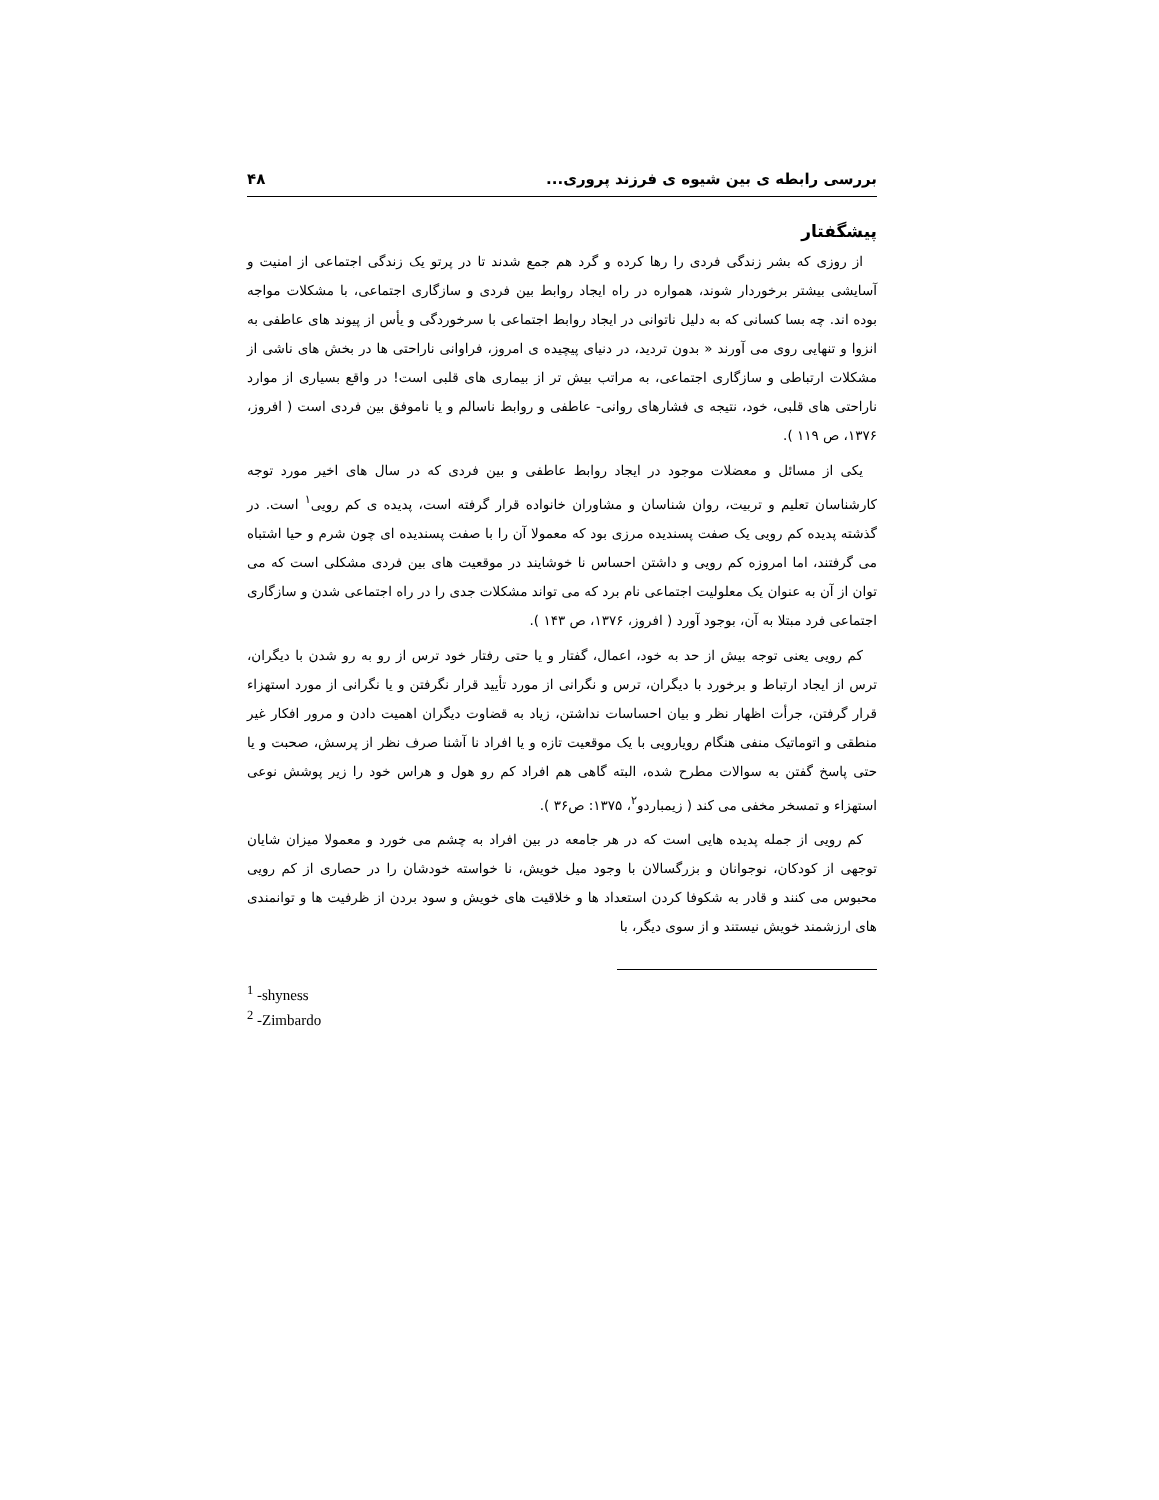بررسی رابطه ی بین شیوه ی فرزند پروری... ۴۸
پیشگفتار
از روزی که بشر زندگی فردی را رها کرده و گرد هم جمع شدند تا در پرتو یک زندگی اجتماعی از امنیت و آسایشی بیشتر برخوردار شوند، همواره در راه ایجاد روابط بین فردی و سازگاری اجتماعی، با مشکلات مواجه بوده اند. چه بسا کسانی که به دلیل ناتوانی در ایجاد روابط اجتماعی با سرخوردگی و یأس از پیوند های عاطفی به انزوا و تنهایی روی می آورند « بدون تردید، در دنیای پیچیده ی امروز، فراوانی ناراحتی ها در بخش های ناشی از مشکلات ارتباطی و سازگاری اجتماعی، به مراتب بیش تر از بیماری های قلبی است! در واقع بسیاری از موارد ناراحتی های قلبی، خود، نتیجه ی فشارهای روانی- عاطفی و روابط ناسالم و یا ناموفق بین فردی است ( افروز، ۱۳۷۶، ص ۱۱۹ ).
یکی از مسائل و معضلات موجود در ایجاد روابط عاطفی و بین فردی که در سال های اخیر مورد توجه کارشناسان تعلیم و تربیت، روان شناسان و مشاوران خانواده قرار گرفته است، پدیده ی کم رویی<sup>۱</sup> است. در گذشته پدیده کم رویی یک صفت پسندیده مرزی بود که معمولا آن را با صفت پسندیده ای چون شرم و حیا اشتباه می گرفتند، اما امروزه کم رویی و داشتن احساس نا خوشایند در موقعیت های بین فردی مشکلی است که می توان از آن به عنوان یک معلولیت اجتماعی نام برد که می تواند مشکلات جدی را در راه اجتماعی شدن و سازگاری اجتماعی فرد مبتلا به آن، بوجود آورد ( افروز، ۱۳۷۶، ص ۱۴۳ ).
کم رویی یعنی توجه بیش از حد به خود، اعمال، گفتار و یا حتی رفتار خود ترس از رو به رو شدن با دیگران، ترس از ایجاد ارتباط و برخورد با دیگران، ترس و نگرانی از مورد تأیید قرار نگرفتن و یا نگرانی از مورد استهزاء قرار گرفتن، جرأت اظهار نظر و بیان احساسات نداشتن، زیاد به قضاوت دیگران اهمیت دادن و مرور افکار غیر منطقی و اتوماتیک منفی هنگام رویارویی با یک موقعیت تازه و یا افراد نا آشنا صرف نظر از پرسش، صحبت و یا حتی پاسخ گفتن به سوالات مطرح شده، البته گاهی هم افراد کم رو هول و هراس خود را زیر پوشش نوعی استهزاء و تمسخر مخفی می کند ( زیمباردو<sup>۲</sup>، ۱۳۷۵: ص۳۶ ).
کم رویی از جمله پدیده هایی است که در هر جامعه در بین افراد به چشم می خورد و معمولا میزان شایان توجهی از کودکان، نوجوانان و بزرگسالان با وجود میل خویش، نا خواسته خودشان را در حصاری از کم رویی محبوس می کنند و قادر به شکوفا کردن استعداد ها و خلاقیت های خویش و سود بردن از ظرفیت ها و توانمندی های ارزشمند خویش نیستند و از سوی دیگر، با
<sup>1</sup> -shyness
<sup>2</sup> -Zimbardo